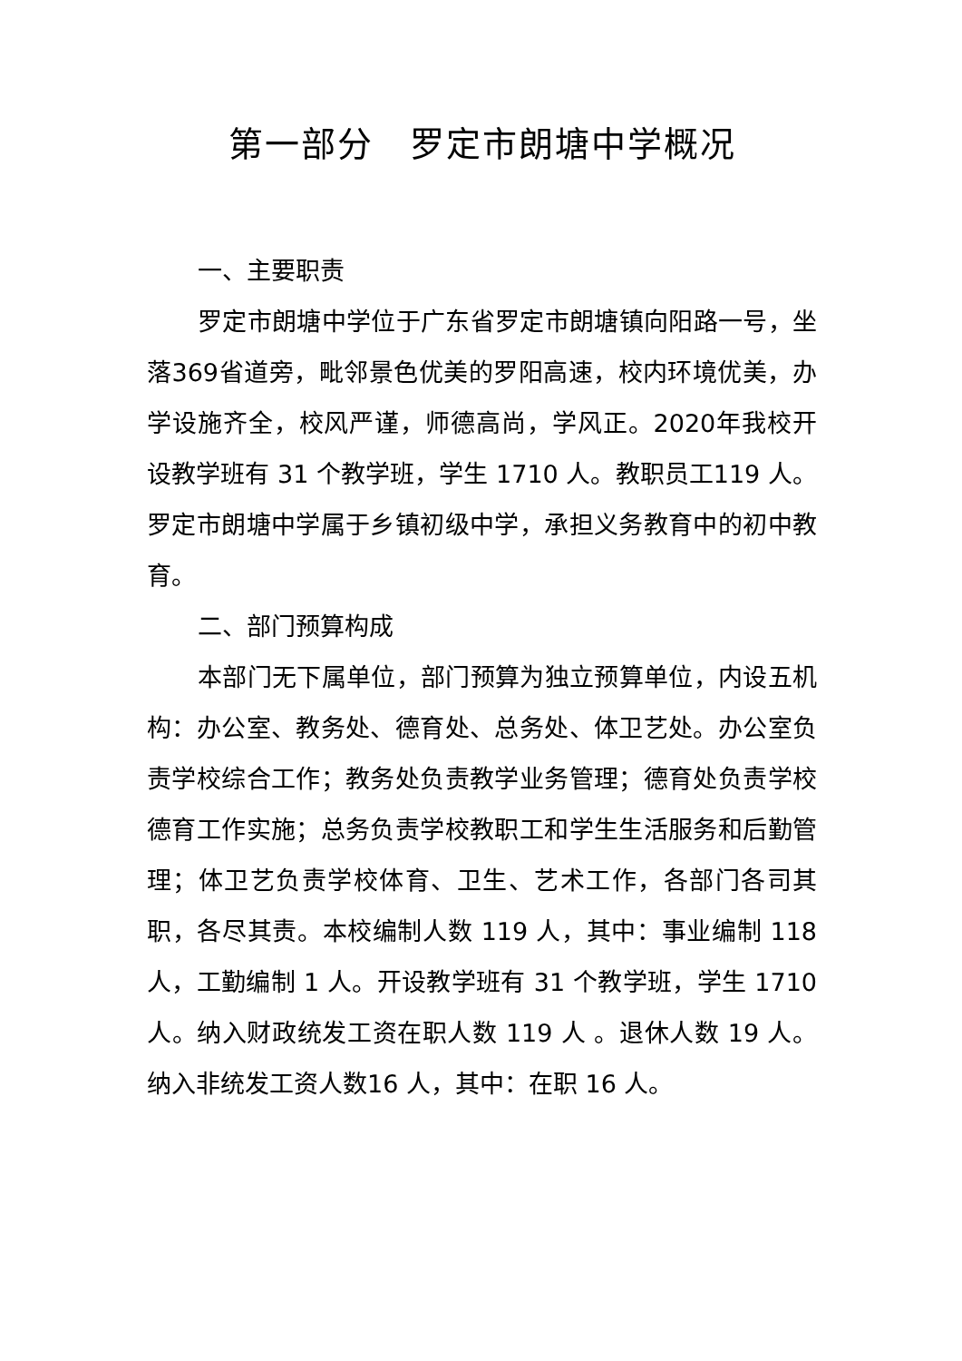第一部分　罗定市朗塘中学概况
一、主要职责
罗定市朗塘中学位于广东省罗定市朗塘镇向阳路一号，坐落369省道旁，毗邻景色优美的罗阳高速，校内环境优美，办学设施齐全，校风严谨，师德高尚，学风正。2020年我校开设教学班有 31 个教学班，学生 1710 人。教职员工119 人。罗定市朗塘中学属于乡镇初级中学，承担义务教育中的初中教育。
二、部门预算构成
本部门无下属单位，部门预算为独立预算单位，内设五机构：办公室、教务处、德育处、总务处、体卫艺处。办公室负责学校综合工作；教务处负责教学业务管理；德育处负责学校德育工作实施；总务负责学校教职工和学生生活服务和后勤管理；体卫艺负责学校体育、卫生、艺术工作，各部门各司其职，各尽其责。本校编制人数 119 人，其中：事业编制 118 人，工勤编制 1 人。开设教学班有 31 个教学班，学生 1710 人。纳入财政统发工资在职人数 119 人 。退休人数 19 人。纳入非统发工资人数16 人，其中：在职 16 人。